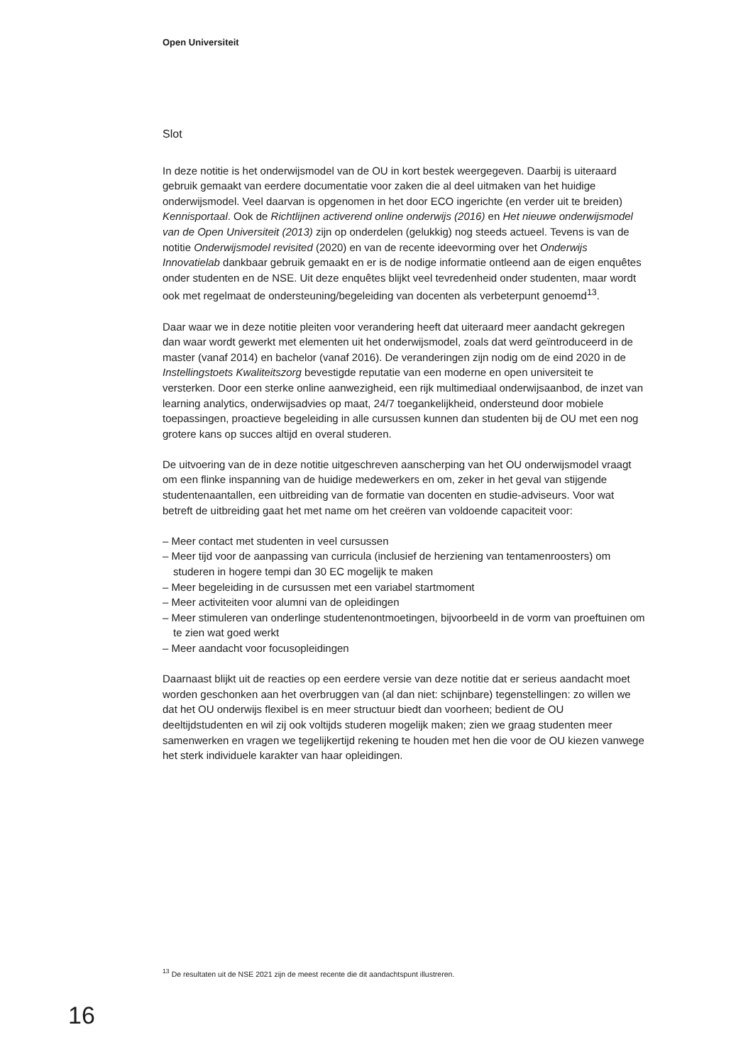Open Universiteit
Slot
In deze notitie is het onderwijsmodel van de OU in kort bestek weergegeven. Daarbij is uiteraard gebruik gemaakt van eerdere documentatie voor zaken die al deel uitmaken van het huidige onderwijsmodel. Veel daarvan is opgenomen in het door ECO ingerichte (en verder uit te breiden) Kennisportaal. Ook de Richtlijnen activerend online onderwijs (2016) en Het nieuwe onderwijsmodel van de Open Universiteit (2013) zijn op onderdelen (gelukkig) nog steeds actueel. Tevens is van de notitie Onderwijsmodel revisited (2020) en van de recente ideevorming over het Onderwijs Innovatielab dankbaar gebruik gemaakt en er is de nodige informatie ontleend aan de eigen enquêtes onder studenten en de NSE. Uit deze enquêtes blijkt veel tevredenheid onder studenten, maar wordt ook met regelmaat de ondersteuning/begeleiding van docenten als verbeterpunt genoemd<sup>13</sup>.
Daar waar we in deze notitie pleiten voor verandering heeft dat uiteraard meer aandacht gekregen dan waar wordt gewerkt met elementen uit het onderwijsmodel, zoals dat werd geïntroduceerd in de master (vanaf 2014) en bachelor (vanaf 2016). De veranderingen zijn nodig om de eind 2020 in de Instellingstoets Kwaliteitszorg bevestigde reputatie van een moderne en open universiteit te versterken. Door een sterke online aanwezigheid, een rijk multimediaal onderwijsaanbod, de inzet van learning analytics, onderwijsadvies op maat, 24/7 toegankelijkheid, ondersteund door mobiele toepassingen, proactieve begeleiding in alle cursussen kunnen dan studenten bij de OU met een nog grotere kans op succes altijd en overal studeren.
De uitvoering van de in deze notitie uitgeschreven aanscherping van het OU onderwijsmodel vraagt om een flinke inspanning van de huidige medewerkers en om, zeker in het geval van stijgende studentenaantallen, een uitbreiding van de formatie van docenten en studie-adviseurs. Voor wat betreft de uitbreiding gaat het met name om het creëren van voldoende capaciteit voor:
– Meer contact met studenten in veel cursussen
– Meer tijd voor de aanpassing van curricula (inclusief de herziening van tentamenroosters) om studeren in hogere tempi dan 30 EC mogelijk te maken
– Meer begeleiding in de cursussen met een variabel startmoment
– Meer activiteiten voor alumni van de opleidingen
– Meer stimuleren van onderlinge studentenontmoetingen, bijvoorbeeld in de vorm van proeftuinen om te zien wat goed werkt
– Meer aandacht voor focusopleidingen
Daarnaast blijkt uit de reacties op een eerdere versie van deze notitie dat er serieus aandacht moet worden geschonken aan het overbruggen van (al dan niet: schijnbare) tegenstellingen: zo willen we dat het OU onderwijs flexibel is en meer structuur biedt dan voorheen; bedient de OU deeltijdstudenten en wil zij ook voltijds studeren mogelijk maken; zien we graag studenten meer samenwerken en vragen we tegelijkertijd rekening te houden met hen die voor de OU kiezen vanwege het sterk individuele karakter van haar opleidingen.
<sup>13</sup> De resultaten uit de NSE 2021 zijn de meest recente die dit aandachtspunt illustreren.
16